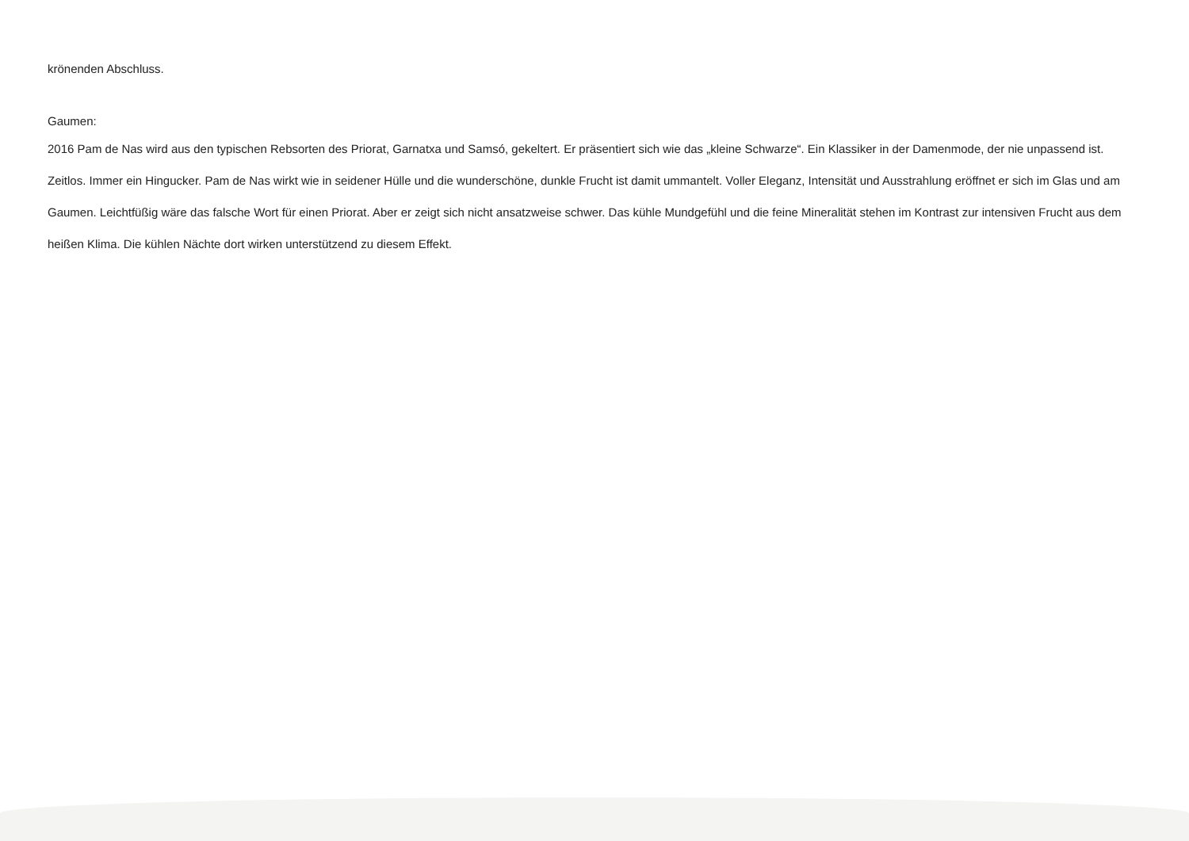krönenden Abschluss.
Gaumen:
2016 Pam de Nas wird aus den typischen Rebsorten des Priorat, Garnatxa und Samsó, gekeltert. Er präsentiert sich wie das „kleine Schwarze“. Ein Klassiker in der Damenmode, der nie unpassend ist. Zeitlos. Immer ein Hingucker. Pam de Nas wirkt wie in seidener Hülle und die wunderschöne, dunkle Frucht ist damit ummantelt. Voller Eleganz, Intensität und Ausstrahlung eröffnet er sich im Glas und am Gaumen. Leichtfüßig wäre das falsche Wort für einen Priorat. Aber er zeigt sich nicht ansatzweise schwer. Das kühle Mundgefühl und die feine Mineralität stehen im Kontrast zur intensiven Frucht aus dem heißen Klima. Die kühlen Nächte dort wirken unterstützend zu diesem Effekt.